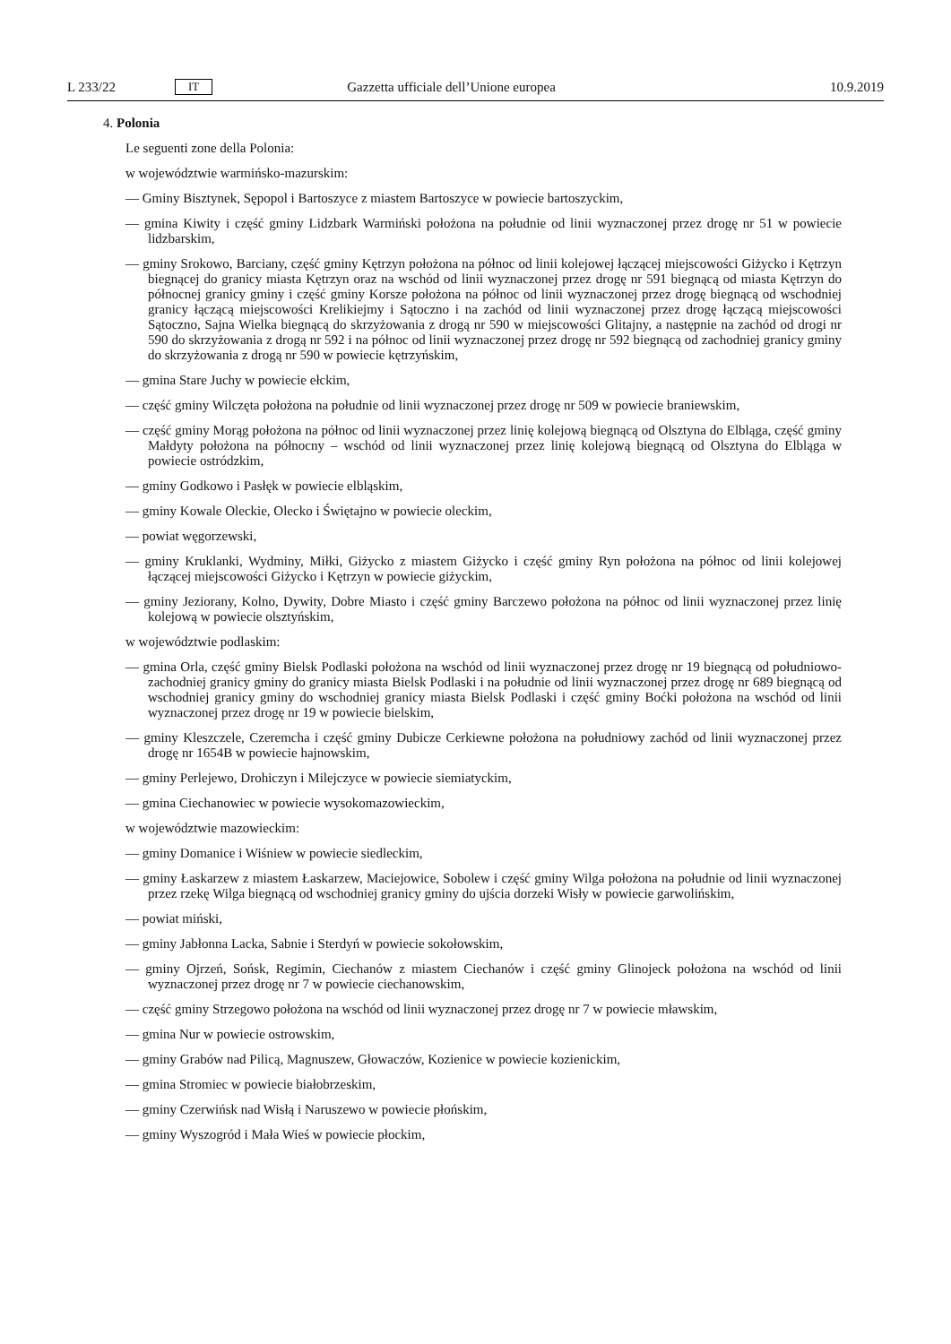L 233/22 IT Gazzetta ufficiale dell’Unione europea 10.9.2019
4. Polonia
Le seguenti zone della Polonia:
w województwie warmińsko-mazurskim:
— Gminy Bisztynek, Sępopol i Bartoszyce z miastem Bartoszyce w powiecie bartoszyckim,
— gmina Kiwity i część gminy Lidzbark Warmiński położona na południe od linii wyznaczonej przez drogę nr 51 w powiecie lidzbarskim,
— gminy Srokowo, Barciany, część gminy Kętrzyn położona na północ od linii kolejowej łączącej miejscowości Giżycko i Kętrzyn biegnącej do granicy miasta Kętrzyn oraz na wschód od linii wyznaczonej przez drogę nr 591 biegnącą od miasta Kętrzyn do północnej granicy gminy i część gminy Korsze położona na północ od linii wyznaczonej przez drogę biegnącą od wschodniej granicy łączącą miejscowości Krelikiejmy i Sątoczno i na zachód od linii wyznaczonej przez drogę łączącą miejscowości Sątoczno, Sajna Wielka biegnącą do skrzyżowania z drogą nr 590 w miejscowości Glitajny, a następnie na zachód od drogi nr 590 do skrzyżowania z drogą nr 592 i na północ od linii wyznaczonej przez drogę nr 592 biegnącą od zachodniej granicy gminy do skrzyżowania z drogą nr 590 w powiecie kętrzyńskim,
— gmina Stare Juchy w powiecie ełckim,
— część gminy Wilczęta położona na południe od linii wyznaczonej przez drogę nr 509 w powiecie braniewskim,
— część gminy Morąg położona na północ od linii wyznaczonej przez linię kolejową biegnącą od Olsztyna do Elbląga, część gminy Małdyty położona na północny – wschód od linii wyznaczonej przez linię kolejową biegnącą od Olsztyna do Elbląga w powiecie ostródzkim,
— gminy Godkowo i Pasłęk w powiecie elbląskim,
— gminy Kowale Oleckie, Olecko i Świętajno w powiecie oleckim,
— powiat węgorzewski,
— gminy Kruklanki, Wydminy, Miłki, Giżycko z miastem Giżycko i część gminy Ryn położona na północ od linii kolejowej łączącej miejscowości Giżycko i Kętrzyn w powiecie giżyckim,
— gminy Jeziorany, Kolno, Dywity, Dobre Miasto i część gminy Barczewo położona na północ od linii wyznaczonej przez linię kolejową w powiecie olsztyńskim,
w województwie podlaskim:
— gmina Orla, część gminy Bielsk Podlaski położona na wschód od linii wyznaczonej przez drogę nr 19 biegnącą od południowo-zachodniej granicy gminy do granicy miasta Bielsk Podlaski i na południe od linii wyznaczonej przez drogę nr 689 biegnącą od wschodniej granicy gminy do wschodniej granicy miasta Bielsk Podlaski i część gminy Boćki położona na wschód od linii wyznaczonej przez drogę nr 19 w powiecie bielskim,
— gminy Kleszczele, Czeremcha i część gminy Dubicze Cerkiewne położona na południowy zachód od linii wyznaczonej przez drogę nr 1654B w powiecie hajnowskim,
— gminy Perlejewo, Drohiczyn i Milejczyce w powiecie siemiatyckim,
— gmina Ciechanowiec w powiecie wysokomazowieckim,
w województwie mazowieckim:
— gminy Domanice i Wiśniew w powiecie siedleckim,
— gminy Łaskarzew z miastem Łaskarzew, Maciejowice, Sobolew i część gminy Wilga położona na południe od linii wyznaczonej przez rzekę Wilga biegnącą od wschodniej granicy gminy do ujścia dorzeki Wisły w powiecie garwolińskim,
— powiat miński,
— gminy Jabłonna Lacka, Sabnie i Sterdyń w powiecie sokołowskim,
— gminy Ojrzeń, Sońsk, Regimin, Ciechanów z miastem Ciechanów i część gminy Glinojeck położona na wschód od linii wyznaczonej przez drogę nr 7 w powiecie ciechanowskim,
— część gminy Strzegowo położona na wschód od linii wyznaczonej przez drogę nr 7 w powiecie mławskim,
— gmina Nur w powiecie ostrowskim,
— gminy Grabów nad Pilicą, Magnuszew, Głowaczów, Kozienice w powiecie kozienickim,
— gmina Stromiec w powiecie białobrzeskim,
— gminy Czerwińsk nad Wisłą i Naruszewo w powiecie płońskim,
— gminy Wyszogród i Mała Wieś w powiecie płockim,